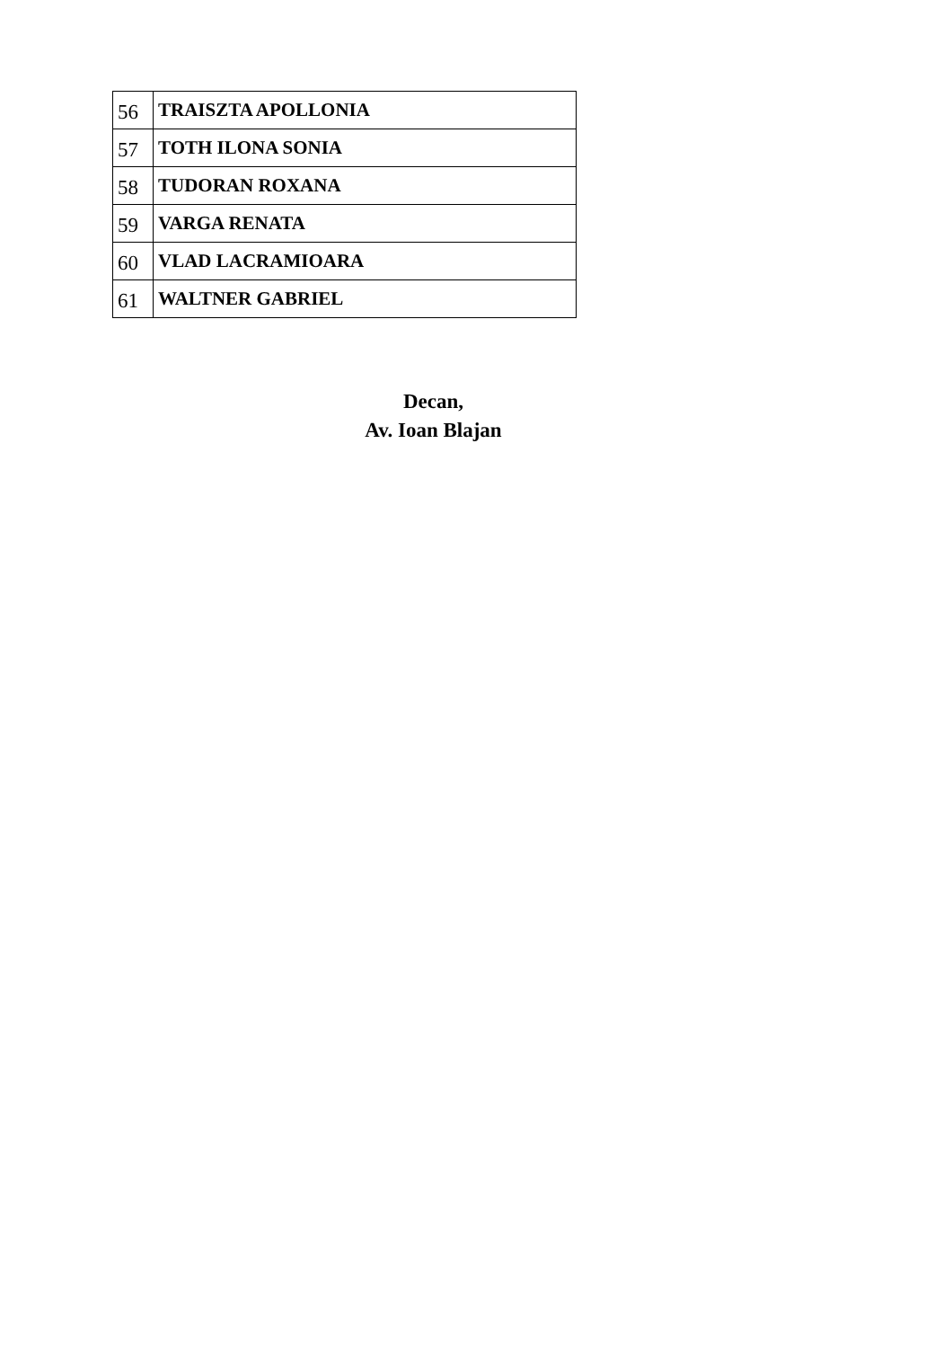| 56 | TRAISZTA APOLLONIA |
| 57 | TOTH ILONA SONIA |
| 58 | TUDORAN ROXANA |
| 59 | VARGA RENATA |
| 60 | VLAD LACRAMIOARA |
| 61 | WALTNER GABRIEL |
Decan,
Av. Ioan Blajan